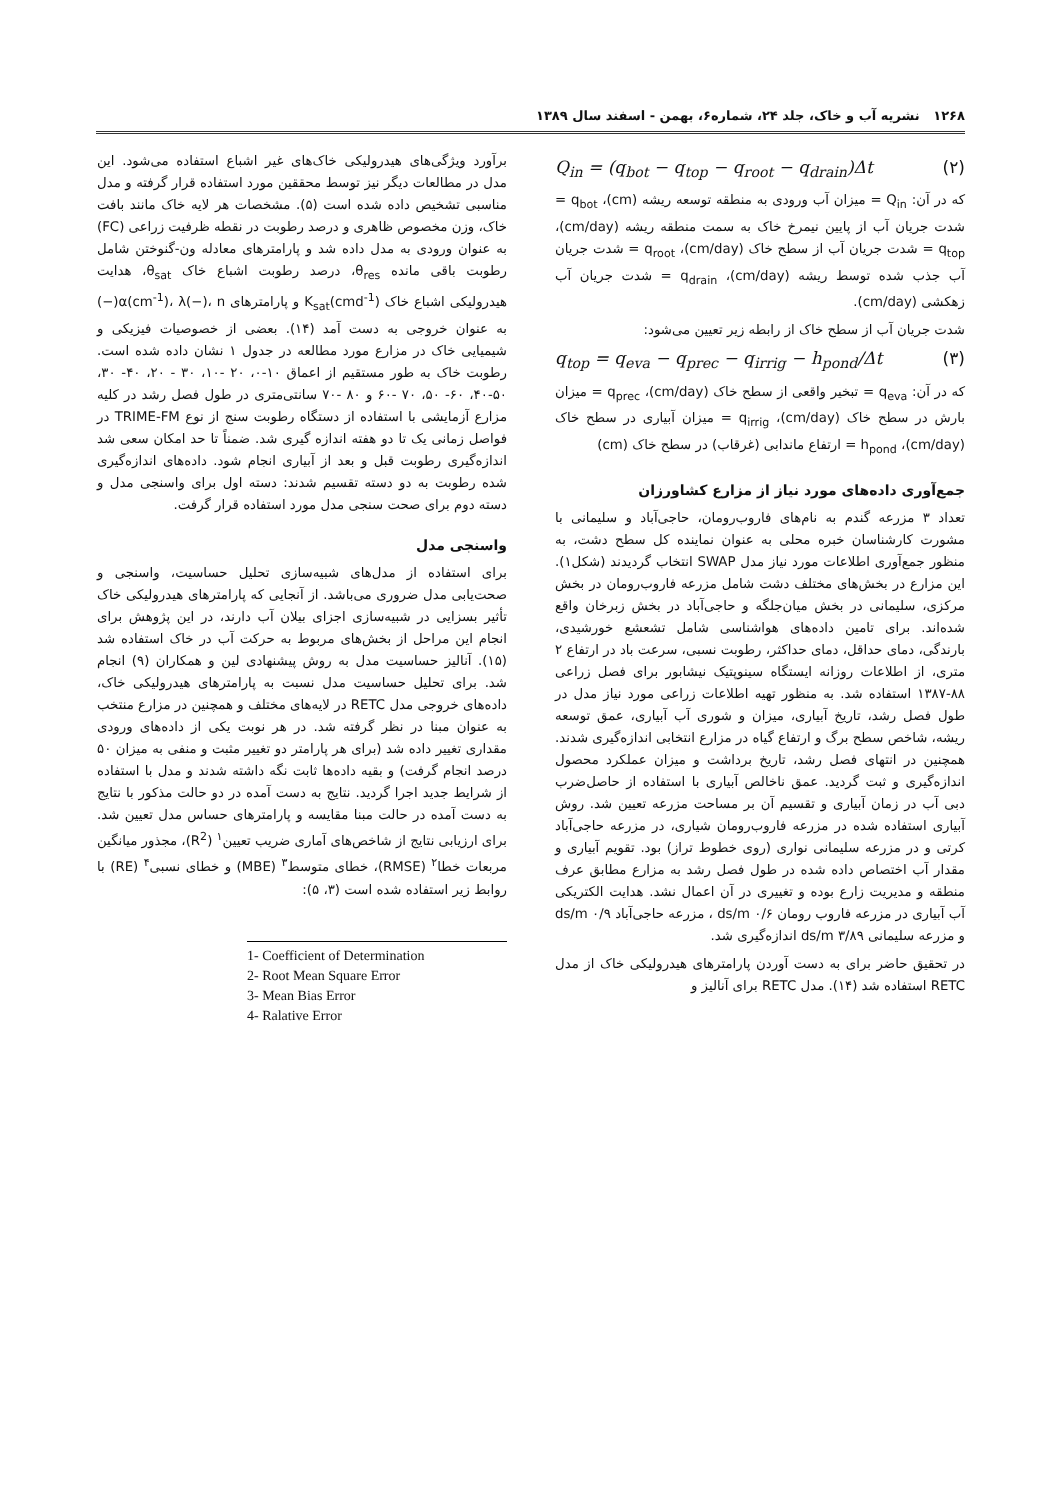۱۲۶۸ نشریه آب و خاک، جلد ۲۴، شماره۶، بهمن - اسفند سال ۱۳۸۹
Q<sub>in</sub> = (q<sub>bot</sub> − q<sub>top</sub> − q<sub>root</sub> − q<sub>drain</sub>)Δt (۲)
که در آن: Q<sub>in</sub> = میزان آب ورودی به منطقه توسعه ریشه (cm)، q<sub>bot</sub> = شدت جریان آب از پایین نیمرخ خاک به سمت منطقه ریشه (cm/day)، q<sub>top</sub> = شدت جریان آب از سطح خاک (cm/day)، q<sub>root</sub> = شدت جریان آب جذب شده توسط ریشه (cm/day)، q<sub>drain</sub> = شدت جریان آب زهکشی (cm/day).
شدت جریان آب از سطح خاک از رابطه زیر تعیین می‌شود:
q<sub>top</sub> = q<sub>eva</sub> − q<sub>prec</sub> − q<sub>irrig</sub> − h<sub>pond</sub>/Δt (۳)
که در آن: q<sub>eva</sub> = تبخیر واقعی از سطح خاک (cm/day)، q<sub>prec</sub> = میزان بارش در سطح خاک (cm/day)، q<sub>irrig</sub> = میزان آبیاری در سطح خاک (cm/day)، h<sub>pond</sub> = ارتفاع ماندابی (غرقاب) در سطح خاک (cm)
جمع‌آوری داده‌های مورد نیاز از مزارع کشاورزان
تعداد ۳ مزرعه گندم به نام‌های فاروب‌رومان، حاجی‌آباد و سلیمانی با مشورت کارشناسان خبره محلی به عنوان نماینده کل سطح دشت، به منظور جمع‌آوری اطلاعات مورد نیاز مدل SWAP انتخاب گردیدند (شکل۱). این مزارع در بخش‌های مختلف دشت شامل مزرعه فاروب‌رومان در بخش مرکزی، سلیمانی در بخش میان‌جلگه و حاجی‌آباد در بخش زبرخان واقع شده‌اند. برای تامین داده‌های هواشناسی شامل تشعشع خورشیدی، بارندگی، دمای حداقل، دمای حداکثر، رطوبت نسبی، سرعت باد در ارتفاع ۲ متری، از اطلاعات روزانه ایستگاه سینوپتیک نیشابور برای فصل زراعی ۸۸-۱۳۸۷ استفاده شد. به منظور تهیه اطلاعات زراعی مورد نیاز مدل در طول فصل رشد، تاریخ آبیاری، میزان و شوری آب آبیاری، عمق توسعه ریشه، شاخص سطح برگ و ارتفاع گیاه در مزارع انتخابی اندازه‌گیری شدند. همچنین در انتهای فصل رشد، تاریخ برداشت و میزان عملکرد محصول اندازه‌گیری و ثبت گردید. عمق ناخالص آبیاری با استفاده از حاصل‌ضرب دبی آب در زمان آبیاری و تقسیم آن بر مساحت مزرعه تعیین شد. روش آبیاری استفاده شده در مزرعه فاروب‌رومان شیاری، در مزرعه حاجی‌آباد کرتی و در مزرعه سلیمانی نواری (روی خطوط تراز) بود. تقویم آبیاری و مقدار آب اختصاص داده شده در طول فصل رشد به مزارع مطابق عرف منطقه و مدیریت زارع بوده و تغییری در آن اعمال نشد. هدایت الکتریکی آب آبیاری در مزرعه فاروب رومان ۰/۶ ds/m ، مزرعه حاجی‌آباد ۰/۹ ds/m و مزرعه سلیمانی ۳/۸۹ ds/m اندازه‌گیری شد.
در تحقیق حاضر برای به دست آوردن پارامترهای هیدرولیکی خاک از مدل RETC استفاده شد (۱۴). مدل RETC برای آنالیز و
برآورد ویژگی‌های هیدرولیکی خاک‌های غیر اشباع استفاده می‌شود. این مدل در مطالعات دیگر نیز توسط محققین مورد استفاده قرار گرفته و مدل مناسبی تشخیص داده شده است (۵). مشخصات هر لایه خاک مانند بافت خاک، وزن مخصوص ظاهری و درصد رطوبت در نقطه ظرفیت زراعی (FC) به عنوان ورودی به مدل داده شد و پارامترهای معادله ون-گنوختن شامل رطوبت باقی مانده θ<sub>res</sub>، درصد رطوبت اشباع خاک θ<sub>sat</sub>، هدایت هیدرولیکی اشباع خاک K<sub>sat</sub>(cmd<sup>-1</sup>) و پارامترهای α(cm<sup>-1</sup>)، λ(−)، n(−) به عنوان خروجی به دست آمد (۱۴). بعضی از خصوصیات فیزیکی و شیمیایی خاک در مزارع مورد مطالعه در جدول ۱ نشان داده شده است. رطوبت خاک به طور مستقیم از اعماق ۱۰-۰، ۲۰ -۱۰، ۳۰ - ۲۰، ۴۰- ۳۰، ۵۰-۴۰، ۶۰- ۵۰، ۷۰ -۶۰ و ۸۰ -۷۰ سانتی‌متری در طول فصل رشد در کلیه مزارع آزمایشی با استفاده از دستگاه رطوبت سنج از نوع TRIME-FM در فواصل زمانی یک تا دو هفته اندازه گیری شد. ضمناً تا حد امکان سعی شد اندازه‌گیری رطوبت قبل و بعد از آبیاری انجام شود. داده‌های اندازه‌گیری شده رطوبت به دو دسته تقسیم شدند: دسته اول برای واسنجی مدل و دسته دوم برای صحت سنجی مدل مورد استفاده قرار گرفت.
واسنجی مدل
برای استفاده از مدل‌های شبیه‌سازی تحلیل حساسیت، واسنجی و صحت‌یابی مدل ضروری می‌باشد. از آنجایی که پارامترهای هیدرولیکی خاک تأثیر بسزایی در شبیه‌سازی اجزای بیلان آب دارند، در این پژوهش برای انجام این مراحل از بخش‌های مربوط به حرکت آب در خاک استفاده شد (۱۵). آنالیز حساسیت مدل به روش پیشنهادی لین و همکاران (۹) انجام شد. برای تحلیل حساسیت مدل نسبت به پارامترهای هیدرولیکی خاک، داده‌های خروجی مدل RETC در لایه‌های مختلف و همچنین در مزارع منتخب به عنوان مبنا در نظر گرفته شد. در هر نوبت یکی از داده‌های ورودی مقداری تغییر داده شد (برای هر پارامتر دو تغییر مثبت و منفی به میزان ۵۰ درصد انجام گرفت) و بقیه داده‌ها ثابت نگه داشته شدند و مدل با استفاده از شرایط جدید اجرا گردید. نتایج به دست آمده در دو حالت مذکور با نتایج به دست آمده در حالت مبنا مقایسه و پارامترهای حساس مدل تعیین شد. برای ارزیابی نتایج از شاخص‌های آماری ضریب تعیین<sup>۱</sup> (R<sup>2</sup>)، مجذور میانگین مربعات خطا<sup>۲</sup> (RMSE)، خطای متوسط<sup>۳</sup> (MBE) و خطای نسبی<sup>۴</sup> (RE) با روابط زیر استفاده شده است (۳، ۵):
1- Coefficient of Determination
2- Root Mean Square Error
3- Mean Bias Error
4- Ralative Error